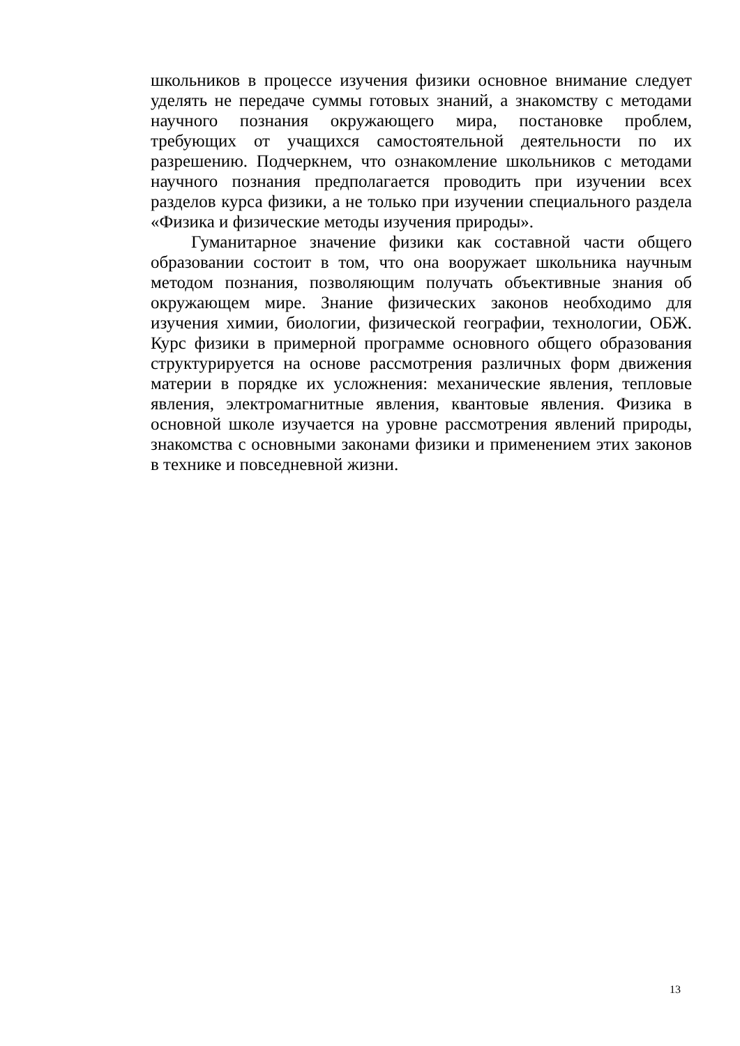школьников в процессе изучения физики основное внимание следует уделять не передаче суммы готовых знаний, а знакомству с методами научного познания окружающего мира, постановке проблем, требующих от учащихся самостоятельной деятельности по их разрешению. Подчеркнем, что ознакомление школьников с методами научного познания предполагается проводить при изучении всех разделов курса физики, а не только при изучении специального раздела «Физика и физические методы изучения природы».
Гуманитарное значение физики как составной части общего образовании состоит в том, что она вооружает школьника научным методом познания, позволяющим получать объективные знания об окружающем мире. Знание физических законов необходимо для изучения химии, биологии, физической географии, технологии, ОБЖ. Курс физики в примерной программе основного общего образования структурируется на основе рассмотрения различных форм движения материи в порядке их усложнения: механические явления, тепловые явления, электромагнитные явления, квантовые явления. Физика в основной школе изучается на уровне рассмотрения явлений природы, знакомства с основными законами физики и применением этих законов в технике и повседневной жизни.
13